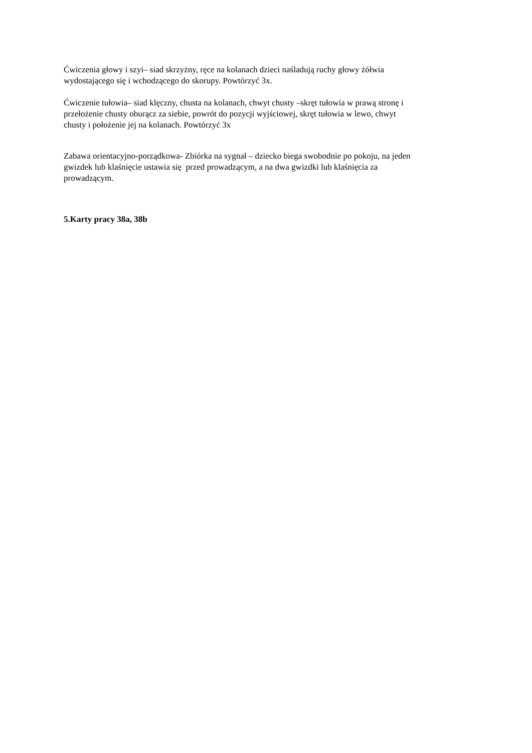Ćwiczenia głowy i szyi– siad skrzyżny, ręce na kolanach dzieci naśladują ruchy głowy żółwia
wydostającego się i wchodzącego do skorupy. Powtórzyć 3x.
Ćwiczenie tułowia– siad klęczny, chusta na kolanach, chwyt chusty –skręt tułowia w prawą stronę i
przełożenie chusty oburącz za siebie, powrót do pozycji wyjściowej, skręt tułowia w lewo, chwyt
chusty i położenie jej na kolanach. Powtórzyć 3x
Zabawa orientacyjno-porządkowa- Zbiórka na sygnał – dziecko biega swobodnie po pokoju, na jeden
gwizdek lub klaśnięcie ustawia się przed prowadzącym, a na dwa gwizdki lub klaśnięcia za
prowadzącym.
5.Karty pracy 38a, 38b